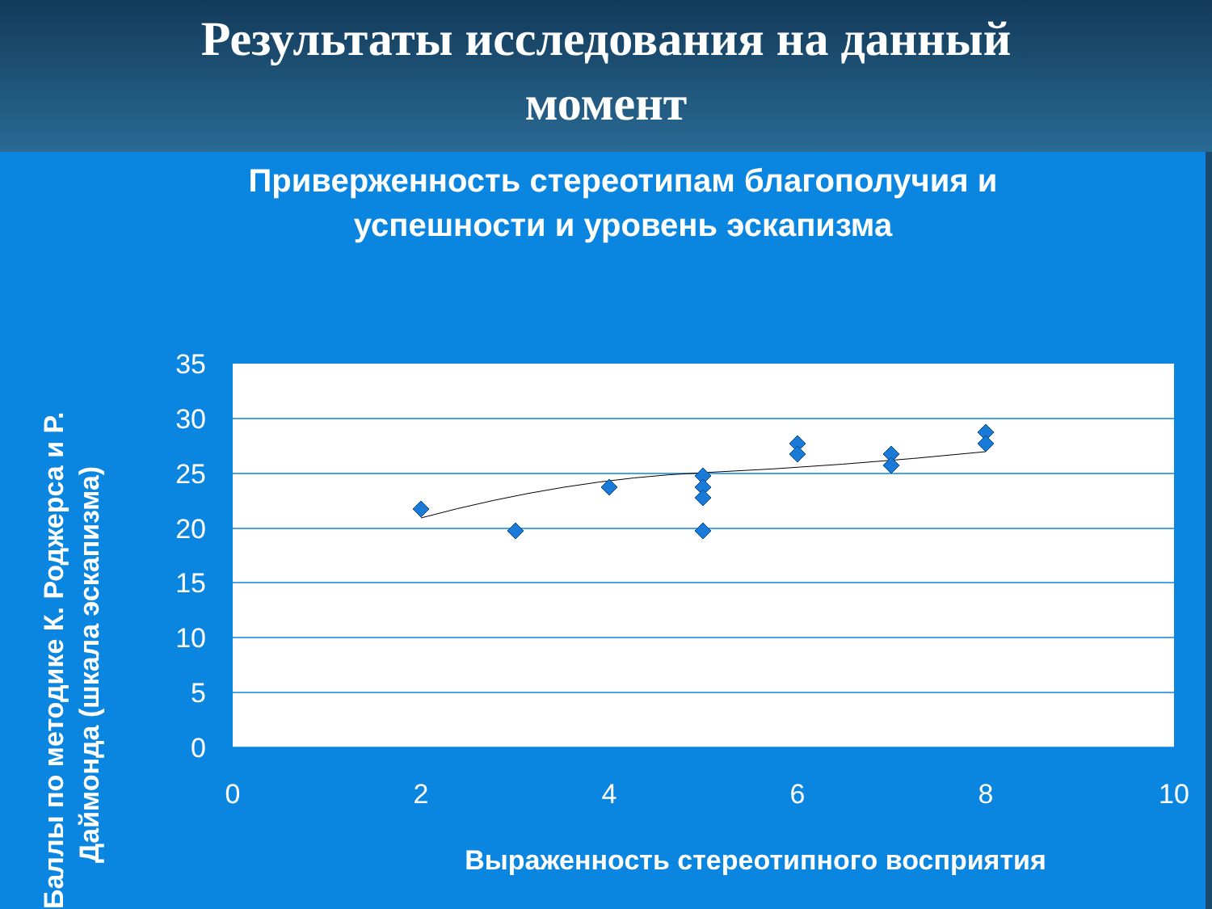Результаты исследования на данный
момент
Приверженность стереотипам благополучия и
успешности и уровень эскапизма
35
30
25
20
15
10
5
0
0
2
4
6
8
10
Выраженность стереотипного восприятия
Баллы по методике К. Роджерса и Р.
Даймонда (шкала эскапизма)